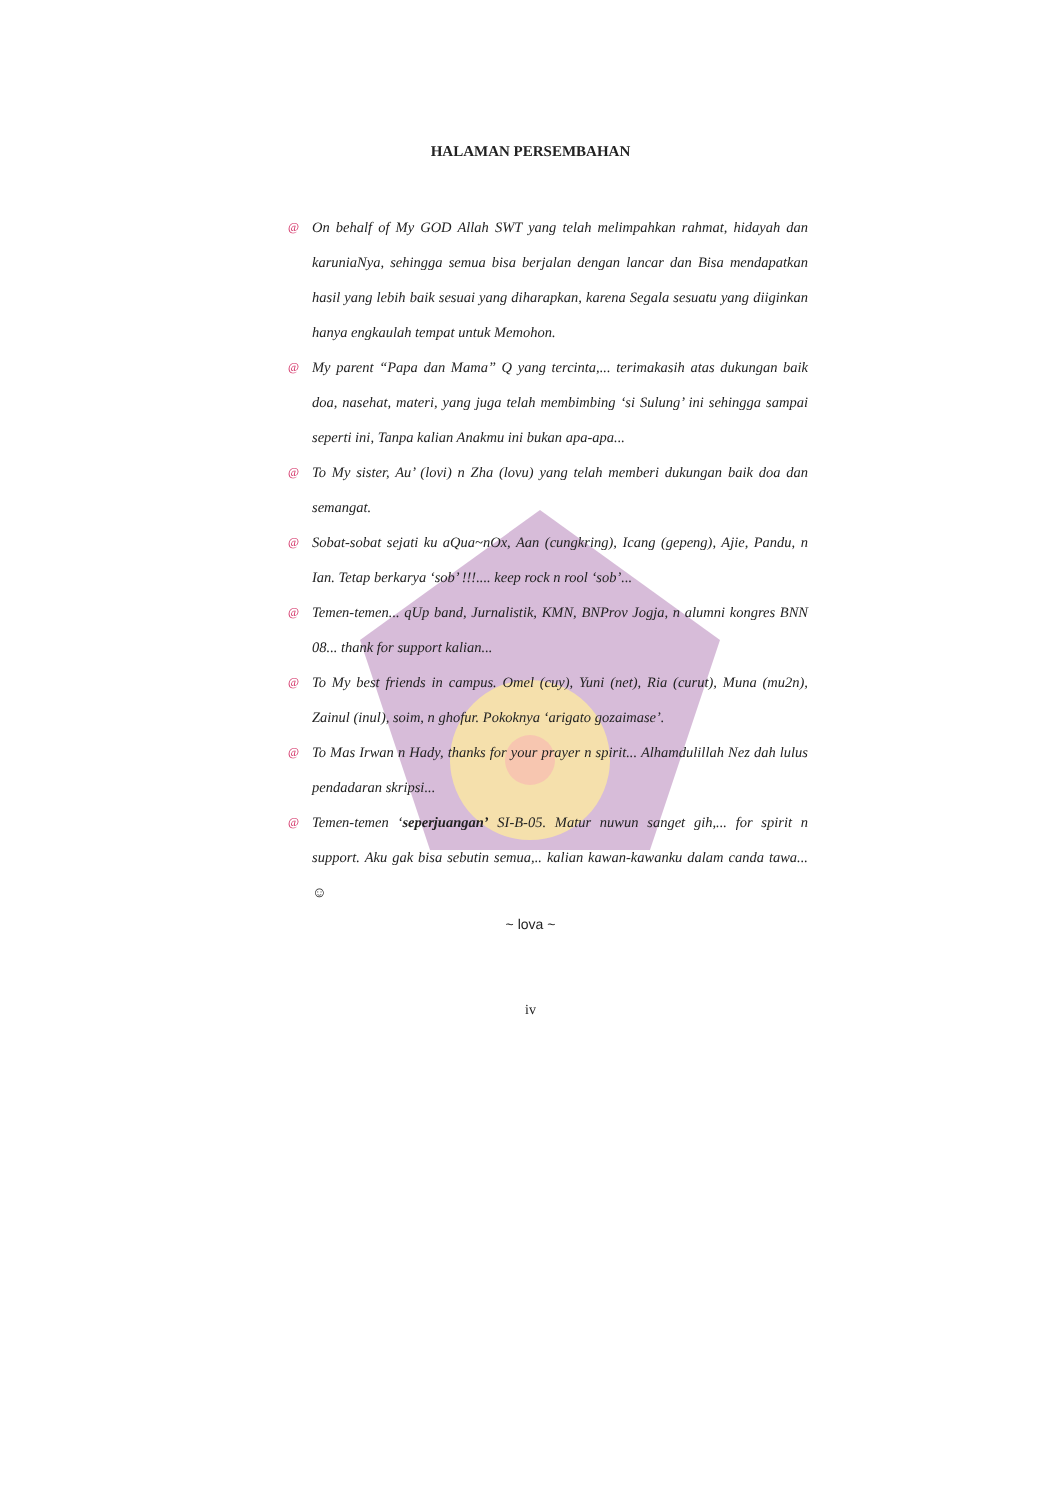HALAMAN PERSEMBAHAN
@ On behalf of My GOD Allah SWT yang telah melimpahkan rahmat, hidayah dan karuniaNya, sehingga semua bisa berjalan dengan lancar dan Bisa mendapatkan hasil yang lebih baik sesuai yang diharapkan, karena Segala sesuatu yang diiginkan hanya engkaulah tempat untuk Memohon.
@ My parent “Papa dan Mama” Q yang tercinta,... terimakasih atas dukungan baik doa, nasehat, materi, yang juga telah membimbing ‘si Sulung’ ini sehingga sampai seperti ini, Tanpa kalian Anakmu ini bukan apa-apa...
@ To My sister, Au’ (lovi) n Zha (lovu) yang telah memberi dukungan baik doa dan semangat.
@ Sobat-sobat sejati ku aQua~nOx, Aan (cungkring), Icang (gepeng), Ajie, Pandu, n Ian. Tetap berkarya ‘sob’ !!!.... keep rock n rool ‘sob’...
@ Temen-temen... qUp band, Jurnalistik, KMN, BNProv Jogja, n alumni kongres BNN 08... thank for support kalian...
@ To My best friends in campus. Omel (cuy), Yuni (net), Ria (curut), Muna (mu2n), Zainul (inul), soim, n ghofur. Pokoknya ‘arigato gozaimase’.
@ To Mas Irwan n Hady, thanks for your prayer n spirit... Alhamdulillah Nez dah lulus pendadaran skripsi...
@ Temen-temen ‘seperjuangan’ SI-B-05. Matur nuwun sanget gih,... for spirit n support. Aku gak bisa sebutin semua,.. kalian kawan-kawanku dalam canda tawa... ☺
~ lova ~
iv